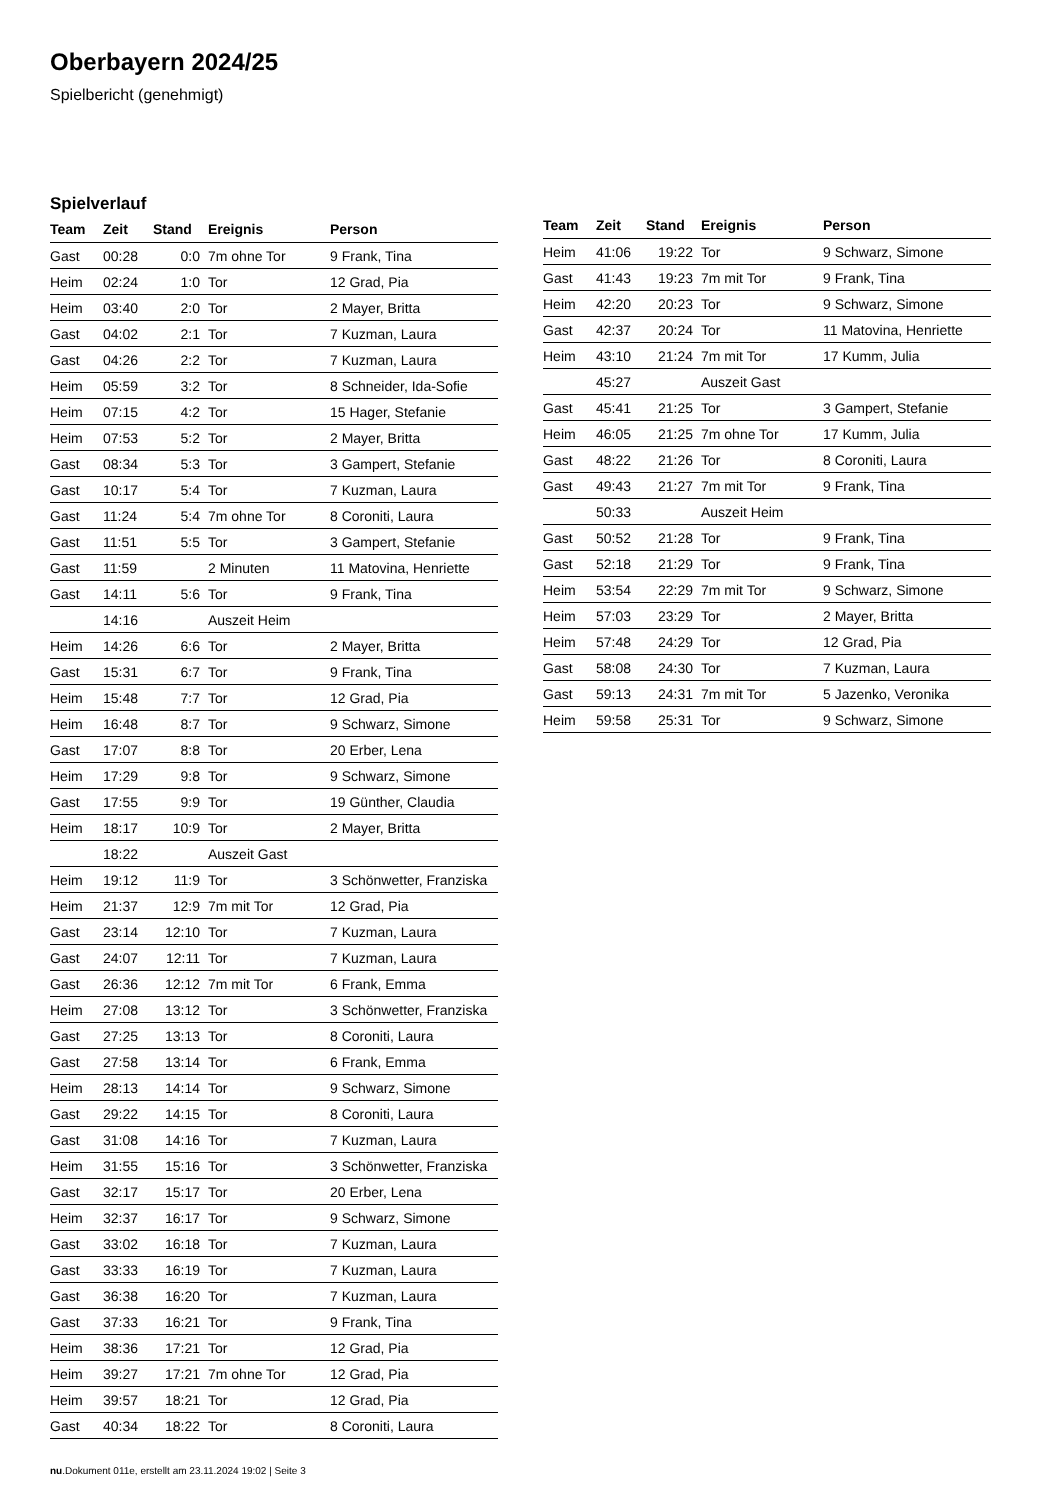Oberbayern 2024/25
Spielbericht (genehmigt)
Spielverlauf
| Team | Zeit | Stand | Ereignis | Person |
| --- | --- | --- | --- | --- |
| Gast | 00:28 | 0:0 | 7m ohne Tor | 9 Frank, Tina |
| Heim | 02:24 | 1:0 | Tor | 12 Grad, Pia |
| Heim | 03:40 | 2:0 | Tor | 2 Mayer, Britta |
| Gast | 04:02 | 2:1 | Tor | 7 Kuzman, Laura |
| Gast | 04:26 | 2:2 | Tor | 7 Kuzman, Laura |
| Heim | 05:59 | 3:2 | Tor | 8 Schneider, Ida-Sofie |
| Heim | 07:15 | 4:2 | Tor | 15 Hager, Stefanie |
| Heim | 07:53 | 5:2 | Tor | 2 Mayer, Britta |
| Gast | 08:34 | 5:3 | Tor | 3 Gampert, Stefanie |
| Gast | 10:17 | 5:4 | Tor | 7 Kuzman, Laura |
| Gast | 11:24 | 5:4 | 7m ohne Tor | 8 Coroniti, Laura |
| Gast | 11:51 | 5:5 | Tor | 3 Gampert, Stefanie |
| Gast | 11:59 | | 2 Minuten | 11 Matovina, Henriette |
| Gast | 14:11 | 5:6 | Tor | 9 Frank, Tina |
| | 14:16 | | Auszeit Heim | |
| Heim | 14:26 | 6:6 | Tor | 2 Mayer, Britta |
| Gast | 15:31 | 6:7 | Tor | 9 Frank, Tina |
| Heim | 15:48 | 7:7 | Tor | 12 Grad, Pia |
| Heim | 16:48 | 8:7 | Tor | 9 Schwarz, Simone |
| Gast | 17:07 | 8:8 | Tor | 20 Erber, Lena |
| Heim | 17:29 | 9:8 | Tor | 9 Schwarz, Simone |
| Gast | 17:55 | 9:9 | Tor | 19 Günther, Claudia |
| Heim | 18:17 | 10:9 | Tor | 2 Mayer, Britta |
| | 18:22 | | Auszeit Gast | |
| Heim | 19:12 | 11:9 | Tor | 3 Schönwetter, Franziska |
| Heim | 21:37 | 12:9 | 7m mit Tor | 12 Grad, Pia |
| Gast | 23:14 | 12:10 | Tor | 7 Kuzman, Laura |
| Gast | 24:07 | 12:11 | Tor | 7 Kuzman, Laura |
| Gast | 26:36 | 12:12 | 7m mit Tor | 6 Frank, Emma |
| Heim | 27:08 | 13:12 | Tor | 3 Schönwetter, Franziska |
| Gast | 27:25 | 13:13 | Tor | 8 Coroniti, Laura |
| Gast | 27:58 | 13:14 | Tor | 6 Frank, Emma |
| Heim | 28:13 | 14:14 | Tor | 9 Schwarz, Simone |
| Gast | 29:22 | 14:15 | Tor | 8 Coroniti, Laura |
| Gast | 31:08 | 14:16 | Tor | 7 Kuzman, Laura |
| Heim | 31:55 | 15:16 | Tor | 3 Schönwetter, Franziska |
| Gast | 32:17 | 15:17 | Tor | 20 Erber, Lena |
| Heim | 32:37 | 16:17 | Tor | 9 Schwarz, Simone |
| Gast | 33:02 | 16:18 | Tor | 7 Kuzman, Laura |
| Gast | 33:33 | 16:19 | Tor | 7 Kuzman, Laura |
| Gast | 36:38 | 16:20 | Tor | 7 Kuzman, Laura |
| Gast | 37:33 | 16:21 | Tor | 9 Frank, Tina |
| Heim | 38:36 | 17:21 | Tor | 12 Grad, Pia |
| Heim | 39:27 | 17:21 | 7m ohne Tor | 12 Grad, Pia |
| Heim | 39:57 | 18:21 | Tor | 12 Grad, Pia |
| Gast | 40:34 | 18:22 | Tor | 8 Coroniti, Laura |
| Team | Zeit | Stand | Ereignis | Person |
| --- | --- | --- | --- | --- |
| Heim | 41:06 | 19:22 | Tor | 9 Schwarz, Simone |
| Gast | 41:43 | 19:23 | 7m mit Tor | 9 Frank, Tina |
| Heim | 42:20 | 20:23 | Tor | 9 Schwarz, Simone |
| Gast | 42:37 | 20:24 | Tor | 11 Matovina, Henriette |
| Heim | 43:10 | 21:24 | 7m mit Tor | 17 Kumm, Julia |
| | 45:27 | | Auszeit Gast | |
| Gast | 45:41 | 21:25 | Tor | 3 Gampert, Stefanie |
| Heim | 46:05 | 21:25 | 7m ohne Tor | 17 Kumm, Julia |
| Gast | 48:22 | 21:26 | Tor | 8 Coroniti, Laura |
| Gast | 49:43 | 21:27 | 7m mit Tor | 9 Frank, Tina |
| | 50:33 | | Auszeit Heim | |
| Gast | 50:52 | 21:28 | Tor | 9 Frank, Tina |
| Gast | 52:18 | 21:29 | Tor | 9 Frank, Tina |
| Heim | 53:54 | 22:29 | 7m mit Tor | 9 Schwarz, Simone |
| Heim | 57:03 | 23:29 | Tor | 2 Mayer, Britta |
| Heim | 57:48 | 24:29 | Tor | 12 Grad, Pia |
| Gast | 58:08 | 24:30 | Tor | 7 Kuzman, Laura |
| Gast | 59:13 | 24:31 | 7m mit Tor | 5 Jazenko, Veronika |
| Heim | 59:58 | 25:31 | Tor | 9 Schwarz, Simone |
nu.Dokument 011e, erstellt am 23.11.2024 19:02 | Seite 3